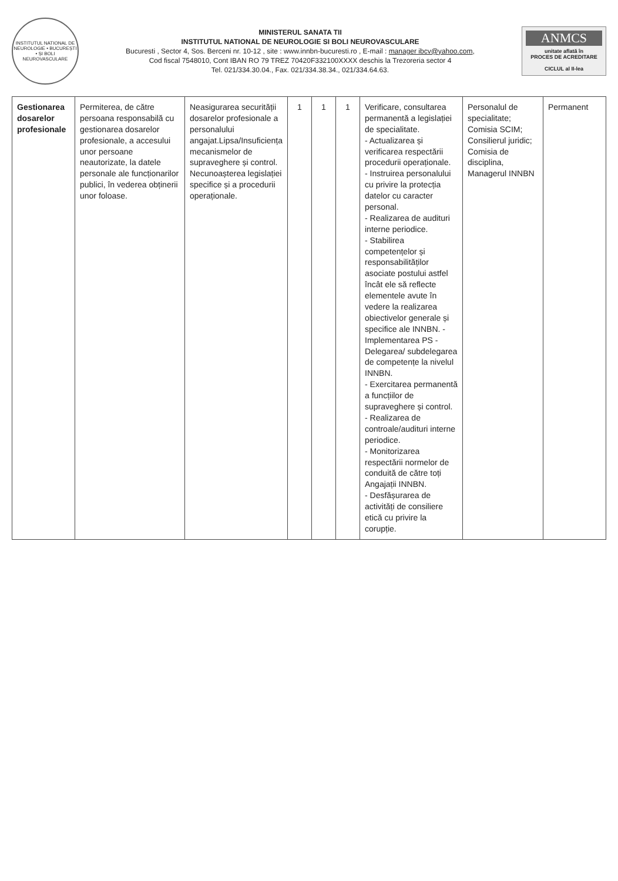INSTITUTUL NATIONAL DE NEUROLOGIE • BUCUREȘTI • ȘI BOLI NEUROVASCULARE
MINISTERUL SANATA TII
INSTITUTUL NATIONAL DE NEUROLOGIE SI BOLI NEUROVASCULARE
Bucuresti , Sector 4, Sos. Berceni nr. 10-12 , site : www.innbn-bucuresti.ro , E-mail : manager ibcv@yahoo.com,
Cod fiscal 7548010, Cont IBAN RO 79 TREZ 70420F332100XXXX deschis la Trezoreria sector 4
Tel. 021/334.30.04., Fax. 021/334.38.34., 021/334.64.63.
ANMCS
unitate aflată în
PROCES DE ACREDITARE
CICLUL al II-lea
| Gestionarea dosarelor profesionale | Permiterea, de către persoana responsabilă cu gestionarea dosarelor profesionale, a accesului unor persoane neautorizate, la datele personale ale funcționarilor publici, în vederea obținerii unor foloase. | Neasigurarea securității dosarelor profesionale a personalului angajat.Lipsa/Insuficiența mecanismelor de supraveghere și control. Necunoașterea legislației specifice și a procedurii operaționale. | 1 | 1 | 1 | Verificare, consultarea permanentă a legislației de specialitate. - Actualizarea și verificarea respectării procedurii operaționale. - Instruirea personalului cu privire la protecția datelor cu caracter personal. - Realizarea de audituri interne periodice. - Stabilirea competențelor și responsabilităților asociate postului astfel încât ele să reflecte elementele avute în vedere la realizarea obiectivelor generale și specifice ale INNBN. - Implementarea PS - Delegarea/ subdelegarea de competențe la nivelul INNBN. - Exercitarea permanentă a funcțiilor de supraveghere și control. - Realizarea de controale/audituri interne periodice. - Monitorizarea respectării normelor de conduită de către toți Angajații INNBN. - Desfășurarea de activități de consiliere etică cu privire la corupție. | Personalul de specialitate; Comisia SCIM; Consilierul juridic; Comisia de disciplina, Managerul INNBN | Permanent |